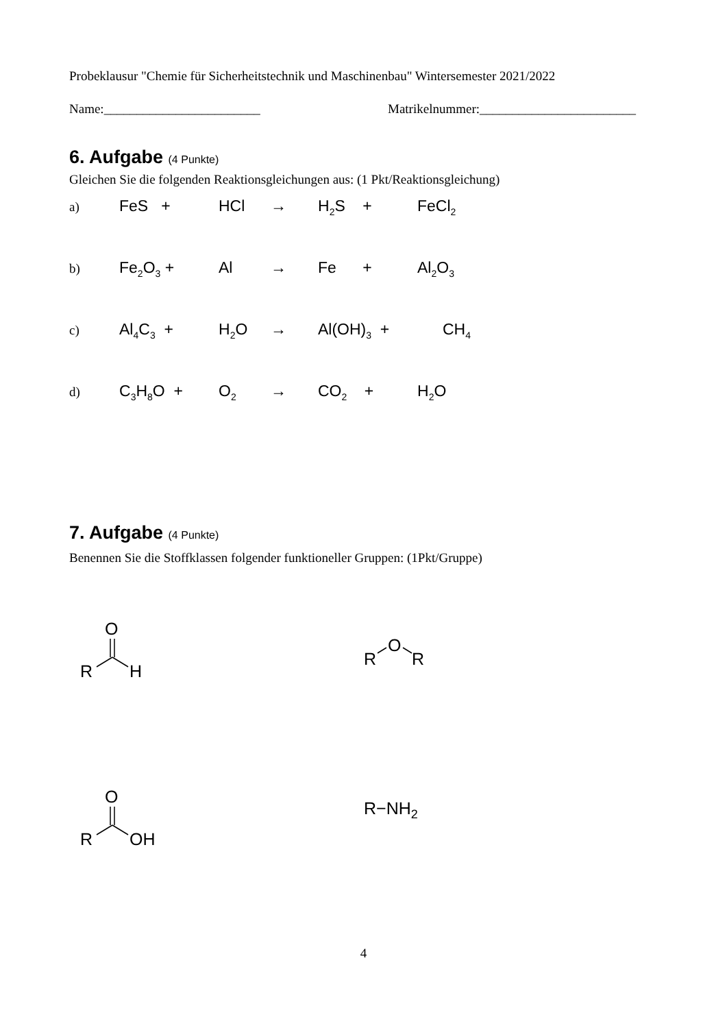Probeklausur "Chemie für Sicherheitstechnik und Maschinenbau" Wintersemester 2021/2022
Name:________________________ Matrikelnummer:________________________
6. Aufgabe (4 Punkte)
Gleichen Sie die folgenden Reaktionsgleichungen aus: (1 Pkt/Reaktionsgleichung)
a)
FeS + HCl → H<sub>2</sub>S + FeCl<sub>2</sub>
b)
Fe<sub>2</sub>O<sub>3</sub> + Al → Fe + Al<sub>2</sub>O<sub>3</sub>
c)
Al<sub>4</sub>C<sub>3</sub> + H<sub>2</sub>O → Al(OH)<sub>3</sub> + CH<sub>4</sub>
d)
C<sub>3</sub>H<sub>8</sub>O + O<sub>2</sub>
→ CO<sub>2</sub> + H<sub>2</sub>O
7. Aufgabe (4 Punkte)
Benennen Sie die Stoffklassen folgender funktioneller Gruppen: (1Pkt/Gruppe)
R
H
O
R
O
R
R
OH
O
R−NH2
4